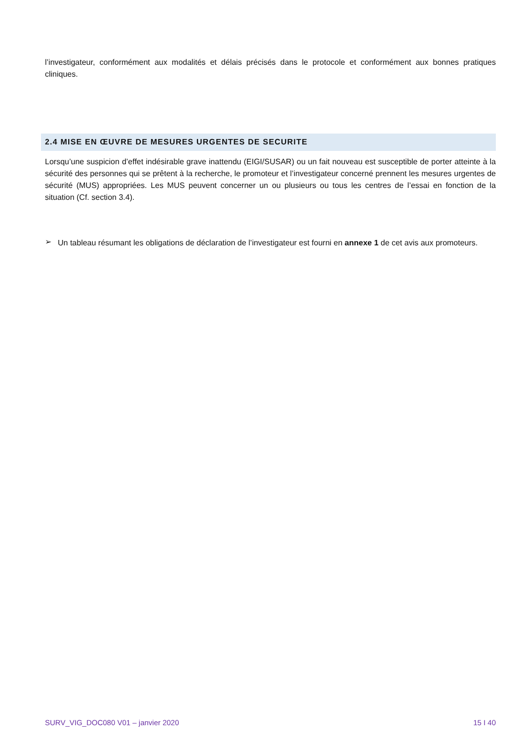l’investigateur, conformément aux modalités et délais précisés dans le protocole et conformément aux bonnes pratiques cliniques.
2.4 MISE EN ŒUVRE DE MESURES URGENTES DE SECURITE
Lorsqu’une suspicion d’effet indésirable grave inattendu (EIGI/SUSAR) ou un fait nouveau est susceptible de porter atteinte à la sécurité des personnes qui se prêtent à la recherche, le promoteur et l’investigateur concerné prennent les mesures urgentes de sécurité (MUS) appropriées. Les MUS peuvent concerner un ou plusieurs ou tous les centres de l’essai en fonction de la situation (Cf. section 3.4).
➢
Un tableau résumant les obligations de déclaration de l’investigateur est fourni en annexe 1 de cet avis aux promoteurs.
SURV_VIG_DOC080 V01 – janvier 2020 15 I 40